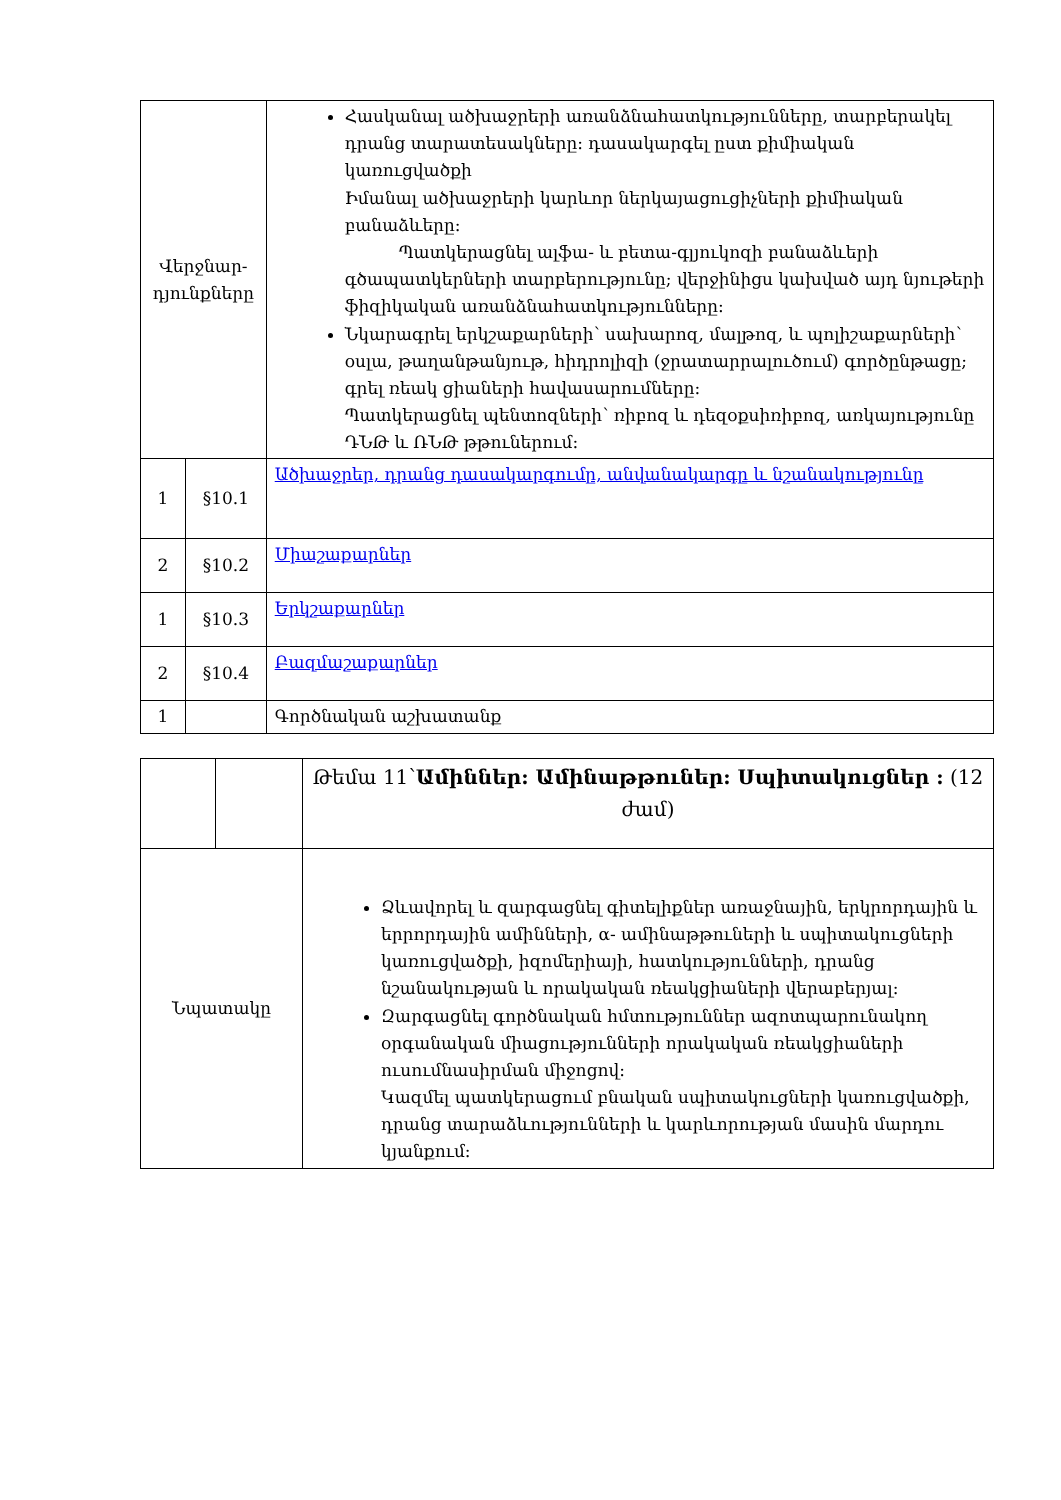| Վերջնար-դյունքները | | Հասկանալ ածխաջրերի առանձնահատկությունները, տարբերակել դրանց տարատեսակները: դասակարգել ըստ քիմիական կառուցվածքի Իմանալ ածխաջրերի կարևոր ներկայացուցիչների քիմիական բանաձևերը: Պատկերացնել ալֆա- և բետա-գլյուկոզի բանաձևերի գծապատկերների տարբերությունը; վերջինիցս կախված այդ նյութերի ֆիզիկական առանձնահատկությունները: Նկարագրել երկշաքարների՝ սախարոզ, մալթոզ, և պոլիշաքարների՝ օսլա, թաղանթանյութ, հիդրոլիզի (ջրատարրալուծում) գործընթացը; գրել ռեակ ցիաների հավասարումները: Պատկերացնել պենտոզների՝ ռիբոզ և դեզօքսիռիբոզ, առկայությունը ԴՆԹ և ՌՆԹ թթուներում: |
| 1 | §10.1 | Ածխաջրեր, դրանց դասակարգումը, անվանակարգը և նշանակությունը |
| 2 | §10.2 | Միաշաքարներ |
| 1 | §10.3 | Երկշաքարներ |
| 2 | §10.4 | Բազմաշաքարներ |
| 1 | | Գործնական աշխատանք |
| | | Թեմա 11՝ Ամիններ: Ամինաթթուներ: Սպիտակուցներ : (12 ժամ) |
| Նպատակը | | Ձևավորել և զարգացնել գիտելիքներ առաջնային, երկրորդային և երրորդային ամինների, α- ամինաթթուների և սպիտակուցների կառուցվածքի, իզոմերիայի, հատկությունների, դրանց նշանակության և որակական ռեակցիաների վերաբերյալ: Զարգացնել գործնական հմտություններ ազոտպարունակող օրգանական միացությունների որակական ռեակցիաների ուսումնասիրման միջոցով: Կազմել պատկերացում բնական սպիտակուցների կառուցվածքի, դրանց տարաձևությունների և կարևորության մասին մարդու կյանքում: |